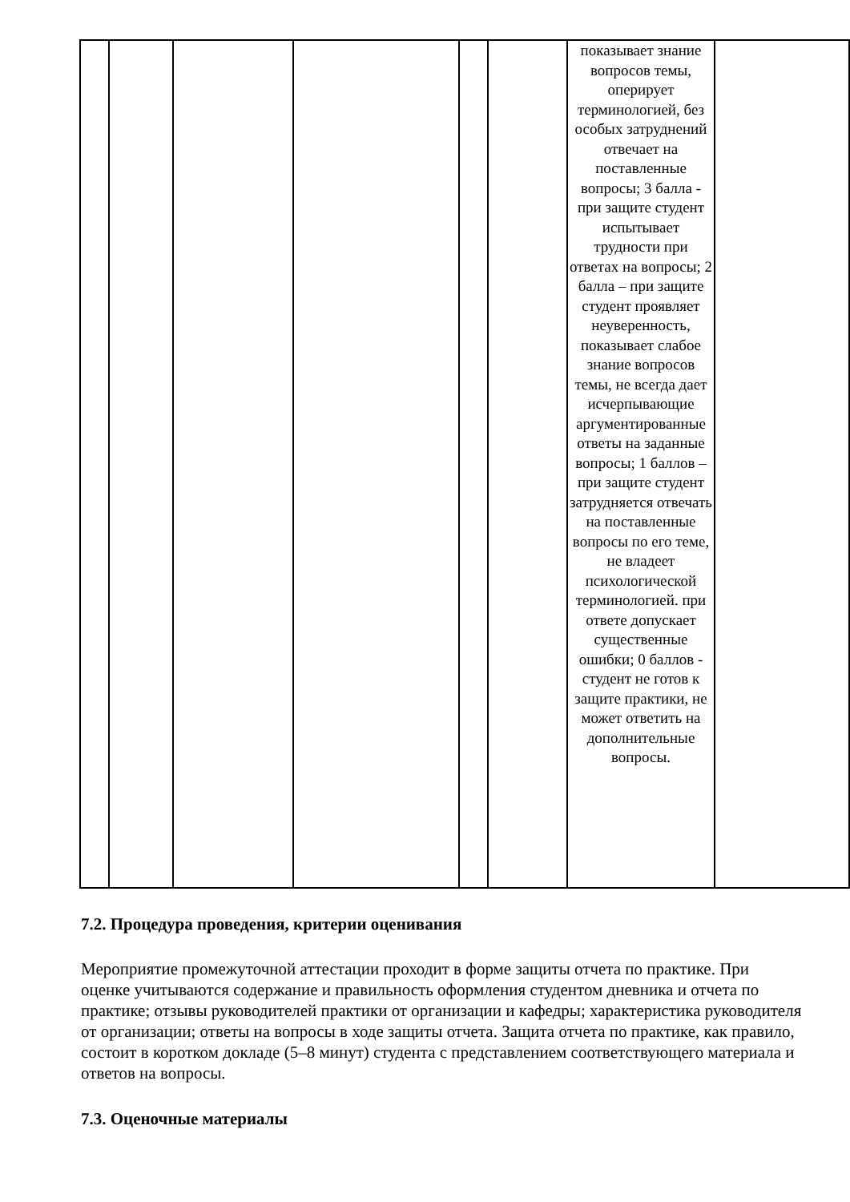| | | | | | | показывает знание вопросов темы, оперирует терминологией, без особых затруднений отвечает на поставленные вопросы; 3 балла - при защите студент испытывает трудности при ответах на вопросы; 2 балла – при защите студент проявляет неуверенность, показывает слабое знание вопросов темы, не всегда дает исчерпывающие аргументированные ответы на заданные вопросы; 1 баллов – при защите студент затрудняется отвечать на поставленные вопросы по его теме, не владеет психологической терминологией. при ответе допускает существенные ошибки; 0 баллов - студент не готов к защите практики, не может ответить на дополнительные вопросы. | |
7.2. Процедура проведения, критерии оценивания
Мероприятие промежуточной аттестации проходит в форме защиты отчета по практике. При оценке учитываются содержание и правильность оформления студентом дневника и отчета по практике; отзывы руководителей практики от организации и кафедры; характеристика руководителя от организации; ответы на вопросы в ходе защиты отчета. Защита отчета по практике, как правило, состоит в коротком докладе (5–8 минут) студента с представлением соответствующего материала и ответов на вопросы.
7.3. Оценочные материалы